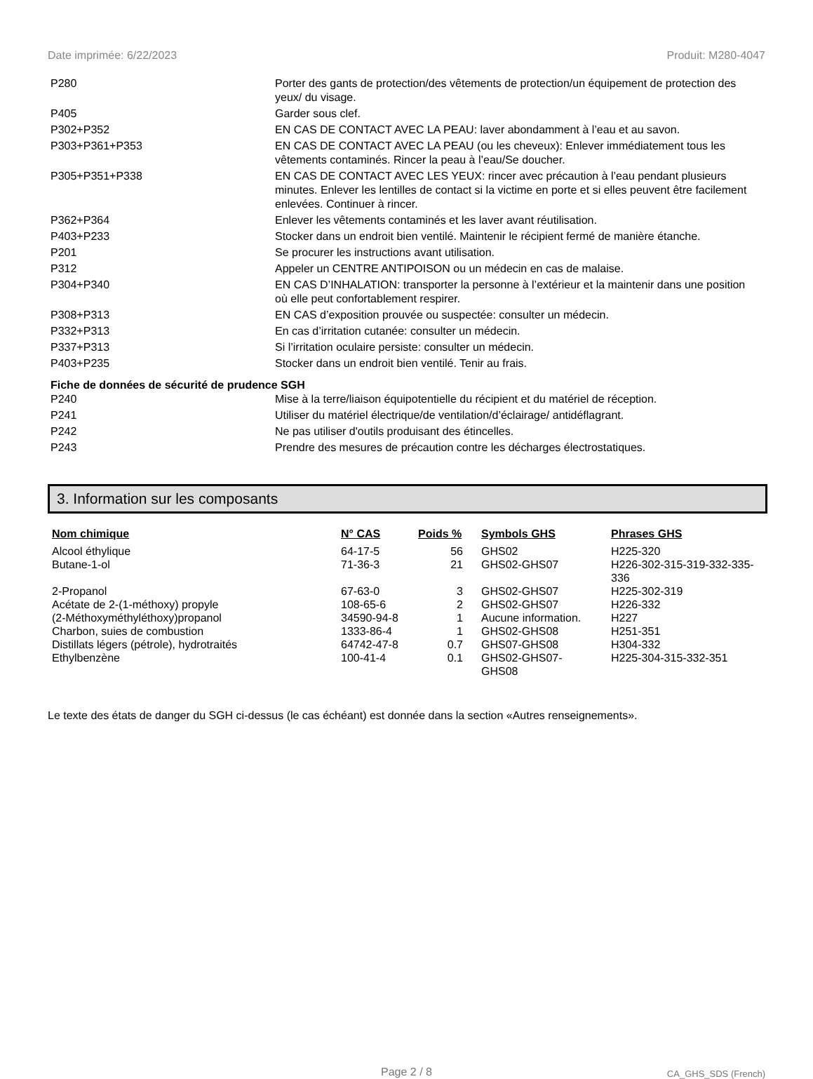Date imprimée: 6/22/2023 Produit: M280-4047
| P280 | Porter des gants de protection/des vêtements de protection/un équipement de protection des yeux/ du visage. |
| P405 | Garder sous clef. |
| P302+P352 | EN CAS DE CONTACT AVEC LA PEAU: laver abondamment à l’eau et au savon. |
| P303+P361+P353 | EN CAS DE CONTACT AVEC LA PEAU (ou les cheveux): Enlever immédiatement tous les vêtements contaminés. Rincer la peau à l’eau/Se doucher. |
| P305+P351+P338 | EN CAS DE CONTACT AVEC LES YEUX: rincer avec précaution à l’eau pendant plusieurs minutes. Enlever les lentilles de contact si la victime en porte et si elles peuvent être facilement enlevées. Continuer à rincer. |
| P362+P364 | Enlever les vêtements contaminés et les laver avant réutilisation. |
| P403+P233 | Stocker dans un endroit bien ventilé. Maintenir le récipient fermé de manière étanche. |
| P201 | Se procurer les instructions avant utilisation. |
| P312 | Appeler un CENTRE ANTIPOISON ou un médecin en cas de malaise. |
| P304+P340 | EN CAS D’INHALATION: transporter la personne à l’extérieur et la maintenir dans une position où elle peut confortablement respirer. |
| P308+P313 | EN CAS d’exposition prouvée ou suspectée: consulter un médecin. |
| P332+P313 | En cas d’irritation cutanée: consulter un médecin. |
| P337+P313 | Si l’irritation oculaire persiste: consulter un médecin. |
| P403+P235 | Stocker dans un endroit bien ventilé. Tenir au frais. |
Fiche de données de sécurité de prudence SGH
| P240 | Mise à la terre/liaison équipotentielle du récipient et du matériel de réception. |
| P241 | Utiliser du matériel électrique/de ventilation/d’éclairage/ antidéflagrant. |
| P242 | Ne pas utiliser d'outils produisant des étincelles. |
| P243 | Prendre des mesures de précaution contre les décharges électrostatiques. |
3. Information sur les composants
| Nom chimique | N° CAS | Poids % | Symbols GHS | Phrases GHS |
| --- | --- | --- | --- | --- |
| Alcool éthylique | 64-17-5 | 56 | GHS02 | H225-320 |
| Butane-1-ol | 71-36-3 | 21 | GHS02-GHS07 | H226-302-315-319-332-335-336 |
| 2-Propanol | 67-63-0 | 3 | GHS02-GHS07 | H225-302-319 |
| Acétate de 2-(1-méthoxy) propyle | 108-65-6 | 2 | GHS02-GHS07 | H226-332 |
| (2-Méthoxyméthyléthoxy)propanol | 34590-94-8 | 1 | Aucune information. | H227 |
| Charbon, suies de combustion | 1333-86-4 | 1 | GHS02-GHS08 | H251-351 |
| Distillats légers (pétrole), hydrotraités | 64742-47-8 | 0.7 | GHS07-GHS08 | H304-332 |
| Ethylbenzène | 100-41-4 | 0.1 | GHS02-GHS07- GHS08 | H225-304-315-332-351 |
Le texte des états de danger du SGH ci-dessus (le cas échéant) est donnée dans la section «Autres renseignements».
Page 2 / 8 CA_GHS_SDS (French)